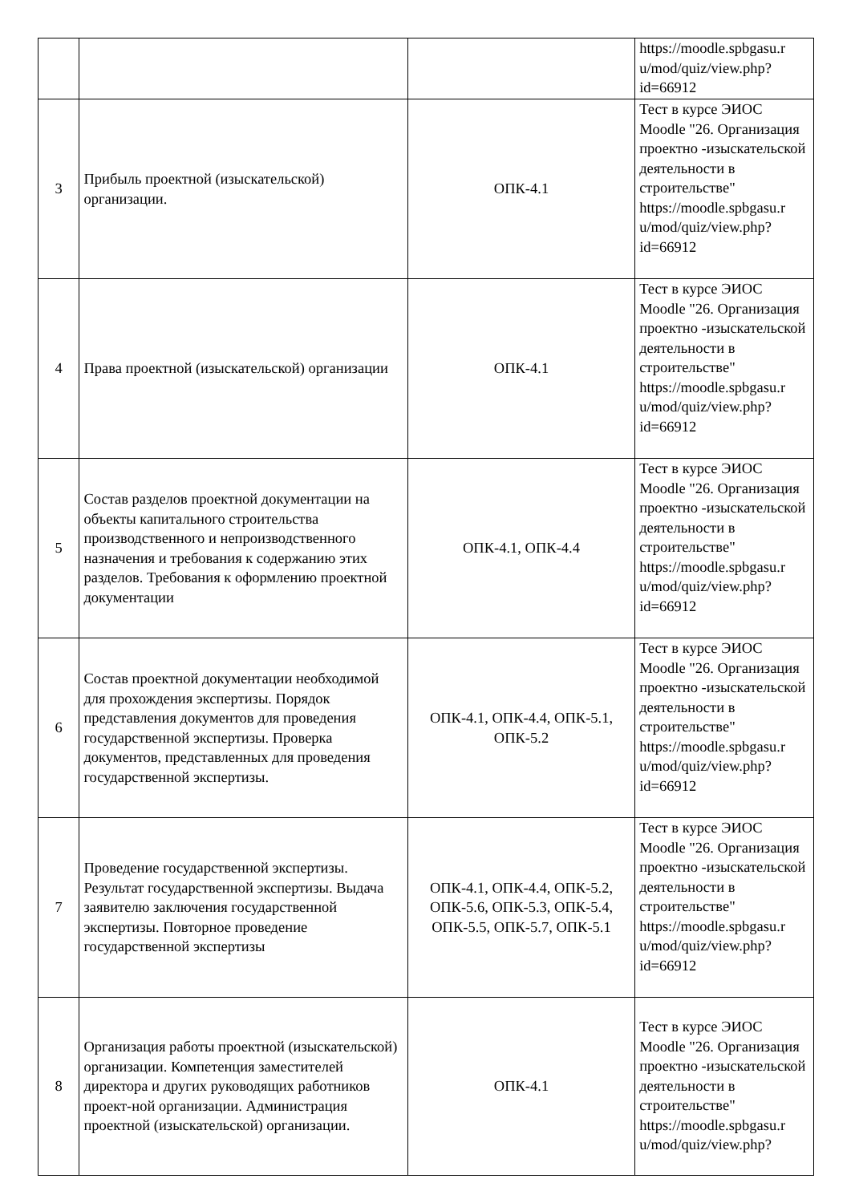| | | | https://moodle.spbgasu.r u/mod/quiz/view.php? id=66912 |
| 3 | Прибыль проектной (изыскательской) организации. | ОПК-4.1 | Тест в курсе ЭИОС Moodle "26. Организация проектно -изыскательской деятельности в строительстве" https://moodle.spbgasu.r u/mod/quiz/view.php? id=66912 |
| 4 | Права проектной (изыскательской) организации | ОПК-4.1 | Тест в курсе ЭИОС Moodle "26. Организация проектно -изыскательской деятельности в строительстве" https://moodle.spbgasu.r u/mod/quiz/view.php? id=66912 |
| 5 | Состав разделов проектной документации на объекты капитального строительства производственного и непроизводственного назначения и требования к содержанию этих разделов. Требования к оформлению проектной документации | ОПК-4.1, ОПК-4.4 | Тест в курсе ЭИОС Moodle "26. Организация проектно -изыскательской деятельности в строительстве" https://moodle.spbgasu.r u/mod/quiz/view.php? id=66912 |
| 6 | Состав проектной документации необходимой для прохождения экспертизы. Порядок представления документов для проведения государственной экспертизы. Проверка документов, представленных для проведения государственной экспертизы. | ОПК-4.1, ОПК-4.4, ОПК-5.1, ОПК-5.2 | Тест в курсе ЭИОС Moodle "26. Организация проектно -изыскательской деятельности в строительстве" https://moodle.spbgasu.r u/mod/quiz/view.php? id=66912 |
| 7 | Проведение государственной экспертизы. Результат государственной экспертизы. Выдача заявителю заключения государственной экспертизы. Повторное проведение государственной экспертизы | ОПК-4.1, ОПК-4.4, ОПК-5.2, ОПК-5.6, ОПК-5.3, ОПК-5.4, ОПК-5.5, ОПК-5.7, ОПК-5.1 | Тест в курсе ЭИОС Moodle "26. Организация проектно -изыскательской деятельности в строительстве" https://moodle.spbgasu.r u/mod/quiz/view.php? id=66912 |
| 8 | Организация работы проектной (изыскательской) организации. Компетенция заместителей директора и других руководящих работников проект-ной организации. Администрация проектной (изыскательской) организации. | ОПК-4.1 | Тест в курсе ЭИОС Moodle "26. Организация проектно -изыскательской деятельности в строительстве" https://moodle.spbgasu.r u/mod/quiz/view.php? |